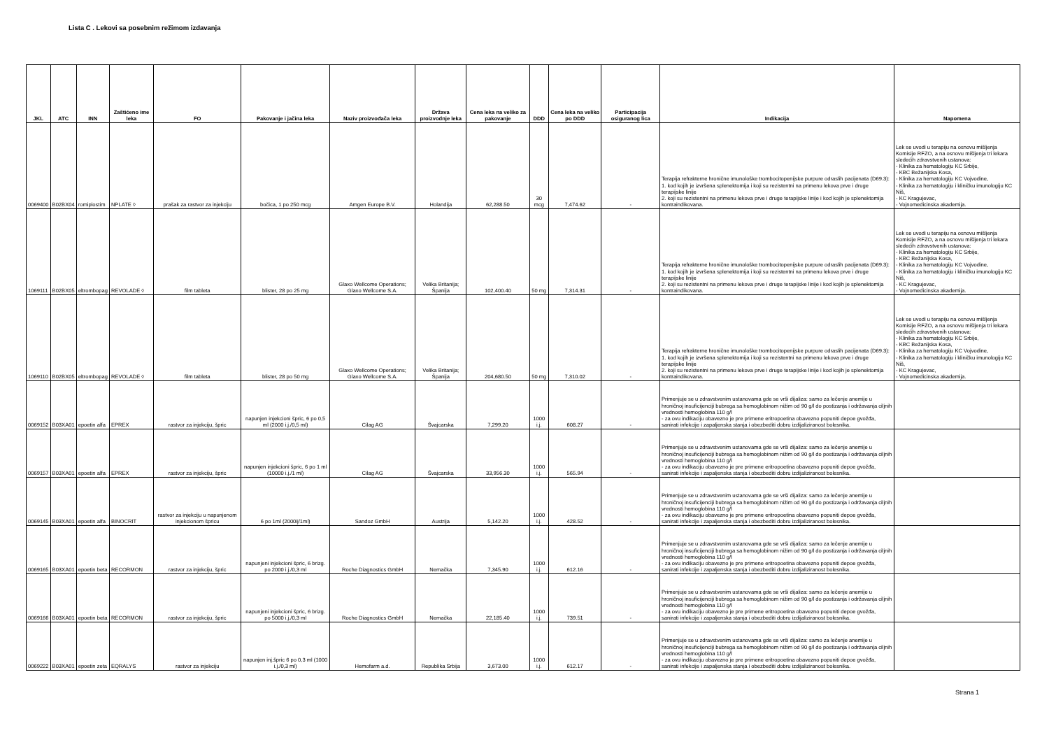Lista C . Lekovi sa posebnim režimom izdavanja
| JKL | ATC | INN | Zaštićeno ime leka | FO | Pakovanje i jačina leka | Naziv proizvođača leka | Država proizvodnje leka | Cena leka na veliko za pakovanje | DDD | Cena leka na veliko po DDD | Participacija osiguranog lica | Indikacija | Napomena |
| --- | --- | --- | --- | --- | --- | --- | --- | --- | --- | --- | --- | --- | --- |
| 0069400 | B02BX04 | romiplostim | NPLATE ◊ | prašak za rastvor za injekciju | bočica, 1 po 250 mcg | Amgen Europe B.V. | Holandija | 62,288.50 | 30 mcg | 7,474.62 | - | Terapija refrakterne hronične imunološke trombocitopenijske purpure odraslih pacijenata (D69.3): 1. kod kojih je izvršena splenektomija i koji su rezistentni na primenu lekova prve i druge terapijske linije 2. koji su rezistentni na primenu lekova prve i druge terapijske linije i kod kojih je splenektomija kontraindikovana. | Lek se uvodi u terapiju na osnovu mišljenja Komisije RFZO, a na osnovu mišljenja tri lekara sledećih zdravstvenih ustanova: - Klinika za hematologiju KC Srbije, - KBC Bežanijska Kosa, - Klinika za hematologiju KC Vojvodine, - Klinika za hematologiju i kliničku imunologiju KC Niš, - KC Kragujevac, - Vojnomedicinska akademija. |
| 1069111 | B02BX05 | eltrombopag | REVOLADE ◊ | film tableta | blister, 28 po 25 mg | Glaxo Wellcome Operations; Glaxo Wellcome S.A. | Velika Britanija; Španija | 102,400.40 | 50 mg | 7,314.31 | - | Terapija refrakterne hronične imunološke trombocitopenijske purpure odraslih pacijenata (D69.3): 1. kod kojih je izvršena splenektomija i koji su rezistentni na primenu lekova prve i druge terapijske linije 2. koji su rezistentni na primenu lekova prve i druge terapijske linije i kod kojih je splenektomija kontraindikovana. | Lek se uvodi u terapiju na osnovu mišljenja Komisije RFZO, a na osnovu mišljenja tri lekara sledećih zdravstvenih ustanova: - Klinika za hematologiju KC Srbije, - KBC Bežanijska Kosa, - Klinika za hematologiju KC Vojvodine, - Klinika za hematologiju i kliničku imunologiju KC Niš, - KC Kragujevac, - Vojnomedicinska akademija. |
| 1069110 | B02BX05 | eltrombopag | REVOLADE ◊ | film tableta | blister, 28 po 50 mg | Glaxo Wellcome Operations; Glaxo Wellcome S.A. | Velika Britanija; Španija | 204,680.50 | 50 mg | 7,310.02 | - | Terapija refrakterne hronične imunološke trombocitopenijske purpure odraslih pacijenata (D69.3): 1. kod kojih je izvršena splenektomija i koji su rezistentni na primenu lekova prve i druge terapijske linije 2. koji su rezistentni na primenu lekova prve i druge terapijske linije i kod kojih je splenektomija kontraindikovana. | Lek se uvodi u terapiju na osnovu mišljenja Komisije RFZO, a na osnovu mišljenja tri lekara sledećih zdravstvenih ustanova: - Klinika za hematologiju KC Srbije, - KBC Bežanijska Kosa, - Klinika za hematologiju KC Vojvodine, - Klinika za hematologiju i kliničku imunologiju KC Niš, - KC Kragujevac, - Vojnomedicinska akademija. |
| 0069152 | B03XA01 | epoetin alfa | EPREX | rastvor za injekciju, špric | napunjen injekcioni špric, 6 po 0,5 ml (2000 i.j./0,5 ml) | Cilag AG | Švajcarska | 7,299.20 | 1000 i.j. | 608.27 | - | Primenjuje se u zdravstvenim ustanovama gde se vrši dijaliza: samo za lečenje anemije u hroničnoj insuficijenciji bubrega sa hemoglobinom nižim od 90 g/l do postizanja i održavanja ciljnih vrednosti hemoglobina 110 g/l - za ovu indikaciju obavezno je pre primene eritropoetina obavezno popuniti depoe gvožđa, sanirati infekcije i zapaljenska stanja i obezbediti dobru izdijaliziranost bolesnika. | |
| 0069157 | B03XA01 | epoetin alfa | EPREX | rastvor za injekciju, špric | napunjen injekcioni špric, 6 po 1 ml (10000 i.j./1 ml) | Cilag AG | Švajcarska | 33,956.30 | 1000 i.j. | 565.94 | - | Primenjuje se u zdravstvenim ustanovama gde se vrši dijaliza: samo za lečenje anemije u hroničnoj insuficijenciji bubrega sa hemoglobinom nižim od 90 g/l do postizanja i održavanja ciljnih vrednosti hemoglobina 110 g/l - za ovu indikaciju obavezno je pre primene eritropoetina obavezno popuniti depoe gvožđa, sanirati infekcije i zapaljenska stanja i obezbediti dobru izdijaliziranost bolesnika. | |
| 0069145 | B03XA01 | epoetin alfa | BINOCRIT | rastvor za injekciju u napunjenom injekcionom špricu | 6 po 1ml (2000ij/1ml) | Sandoz GmbH | Austrija | 5,142.20 | 1000 i.j. | 428.52 | - | Primenjuje se u zdravstvenim ustanovama gde se vrši dijaliza: samo za lečenje anemije u hroničnoj insuficijenciji bubrega sa hemoglobinom nižim od 90 g/l do postizanja i održavanja ciljnih vrednosti hemoglobina 110 g/l - za ovu indikaciju obavezno je pre primene eritropoetina obavezno popuniti depoe gvožđa, sanirati infekcije i zapaljenska stanja i obezbediti dobru izdijaliziranost bolesnika. | |
| 0069165 | B03XA01 | epoetin beta | RECORMON | rastvor za injekciju, špric | napunjeni injekcioni špric, 6 brizg. po 2000 i.j./0,3 ml | Roche Diagnostics GmbH | Nemačka | 7,345.90 | 1000 i.j. | 612.16 | - | Primenjuje se u zdravstvenim ustanovama gde se vrši dijaliza: samo za lečenje anemije u hroničnoj insuficijenciji bubrega sa hemoglobinom nižim od 90 g/l do postizanja i održavanja ciljnih vrednosti hemoglobina 110 g/l - za ovu indikaciju obavezno je pre primene eritropoetina obavezno popuniti depoe gvožđa, sanirati infekcije i zapaljenska stanja i obezbediti dobru izdijaliziranost bolesnika. | |
| 0069166 | B03XA01 | epoetin beta | RECORMON | rastvor za injekciju, špric | napunjeni injekcioni špric, 6 brizg. po 5000 i.j./0,3 ml | Roche Diagnostics GmbH | Nemačka | 22,185.40 | 1000 i.j. | 739.51 | - | Primenjuje se u zdravstvenim ustanovama gde se vrši dijaliza: samo za lečenje anemije u hroničnoj insuficijenciji bubrega sa hemoglobinom nižim od 90 g/l do postizanja i održavanja ciljnih vrednosti hemoglobina 110 g/l - za ovu indikaciju obavezno je pre primene eritropoetina obavezno popuniti depoe gvožđa, sanirati infekcije i zapaljenska stanja i obezbediti dobru izdijaliziranost bolesnika. | |
| 0069222 | B03XA01 | epoetin zeta | EQRALYS | rastvor za injekciju | napunjen inj.špric 6 po 0,3 ml (1000 i.j./0,3 ml) | Hemofarm a.d. | Republika Srbija | 3,673.00 | 1000 i.j. | 612.17 | - | Primenjuje se u zdravstvenim ustanovama gde se vrši dijaliza: samo za lečenje anemije u hroničnoj insuficijenciji bubrega sa hemoglobinom nižim od 90 g/l do postizanja i održavanja ciljnih vrednosti hemoglobina 110 g/l - za ovu indikaciju obavezno je pre primene eritropoetina obavezno popuniti depoe gvožđa, sanirati infekcije i zapaljenska stanja i obezbediti dobru izdijaliziranost bolesnika. | |
Strana 1